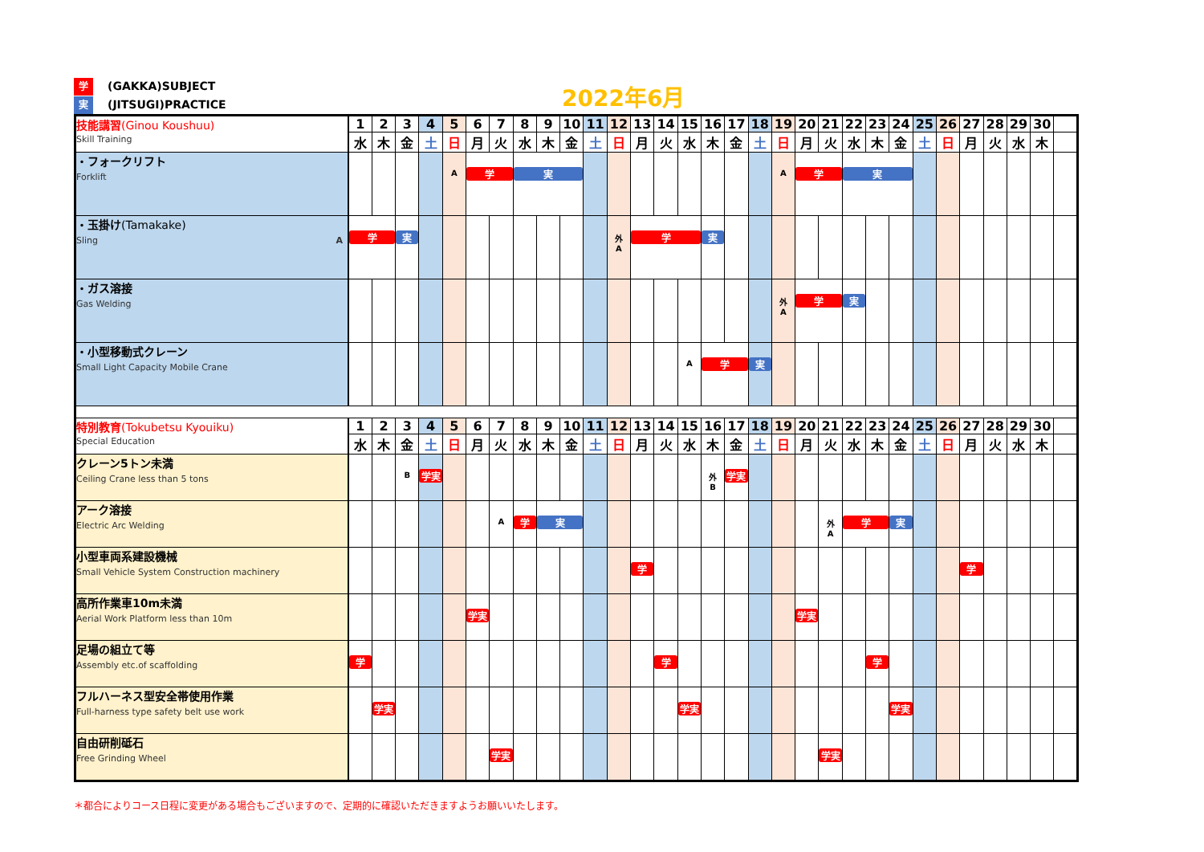学 (GAKKA)SUBJECT
実 (JITSUGI)PRACTICE
2022年6月
| 技能講習 (Ginou Koushuu) Skill Training | 1 | 2 | 3 | 4 | 5 | 6 | 7 | 8 | 9 | 10 | 11 | 12 | 13 | 14 | 15 | 16 | 17 | 18 | 19 | 20 | 21 | 22 | 23 | 24 | 25 | 26 | 27 | 28 | 29 | 30 | |
| | 水 | 木 | 金 | 土 | 日 | 月 | 火 | 水 | 木 | 金 | 土 | 日 | 月 | 火 | 水 | 木 | 金 | 土 | 日 | 月 | 火 | 水 | 木 | 金 | 土 | 日 | 月 | 火 | 水 | 木 | |
| ・フォークリフト Forklift | | | | | A | 学 | | 実 | | | | | | | | | | | A | 学 | | 実 | | | | | | | | | |
| ・玉掛け (Tamakake) Sling A | 学 | | 実 | | | | | | | | | 外 A | 学 | | | 実 | | | | | | | | | | | | | | | |
| ・ガス溶接 Gas Welding | | | | | | | | | | | | | | | | | | | 外 A | 学 | | 実 | | | | | | | | | |
| ・小型移動式クレーン Small Light Capacity Mobile Crane | | | | | | | | | | | | | | | A | 学 | | 実 | | | | | | | | | | | | | |
| 特別教育 (Tokubetsu Kyouiku) Special Education | 1 | 2 | 3 | 4 | 5 | 6 | 7 | 8 | 9 | 10 | 11 | 12 | 13 | 14 | 15 | 16 | 17 | 18 | 19 | 20 | 21 | 22 | 23 | 24 | 25 | 26 | 27 | 28 | 29 | 30 | |
| | 水 | 木 | 金 | 土 | 日 | 月 | 火 | 水 | 木 | 金 | 土 | 日 | 月 | 火 | 水 | 木 | 金 | 土 | 日 | 月 | 火 | 水 | 木 | 金 | 土 | 日 | 月 | 火 | 水 | 木 | |
| クレーン5トン未満 Ceiling Crane less than 5 tons | | | B | 学実 | | | | | | | | | | | | 外 B | 学実 | | | | | | | | | | | | | | |
| アーク溶接 Electric Arc Welding | | | | | | | A | 学 | 実 | | | | | | | | | | | | 外 A | 学 | | 実 | | | | | | | |
| 小型車両系建設機械 Small Vehicle System Construction machinery | | | | | | | | | | | | | 学 | | | | | | | | | | | | | | 学 | | | | |
| 高所作業車10m未満 Aerial Work Platform less than 10m | | | | | | 学実 | | | | | | | | | | | | | | 学実 | | | | | | | | | | | |
| 足場の組立て等 Assembly etc.of scaffolding | 学 | | | | | | | | | | | | | 学 | | | | | | | | | 学 | | | | | | | | |
| フルハーネス型安全帯使用作業 Full-harness type safety belt use work | | 学実 | | | | | | | | | | | | | 学実 | | | | | | | | | 学実 | | | | | | | |
| 自由研削砥石 Free Grinding Wheel | | | | | | | 学実 | | | | | | | | | | | | | | 学実 | | | | | | | | | | |
＊都合によりコース日程に変更がある場合もございますので、定期的に確認いただきますようお願いいたします。